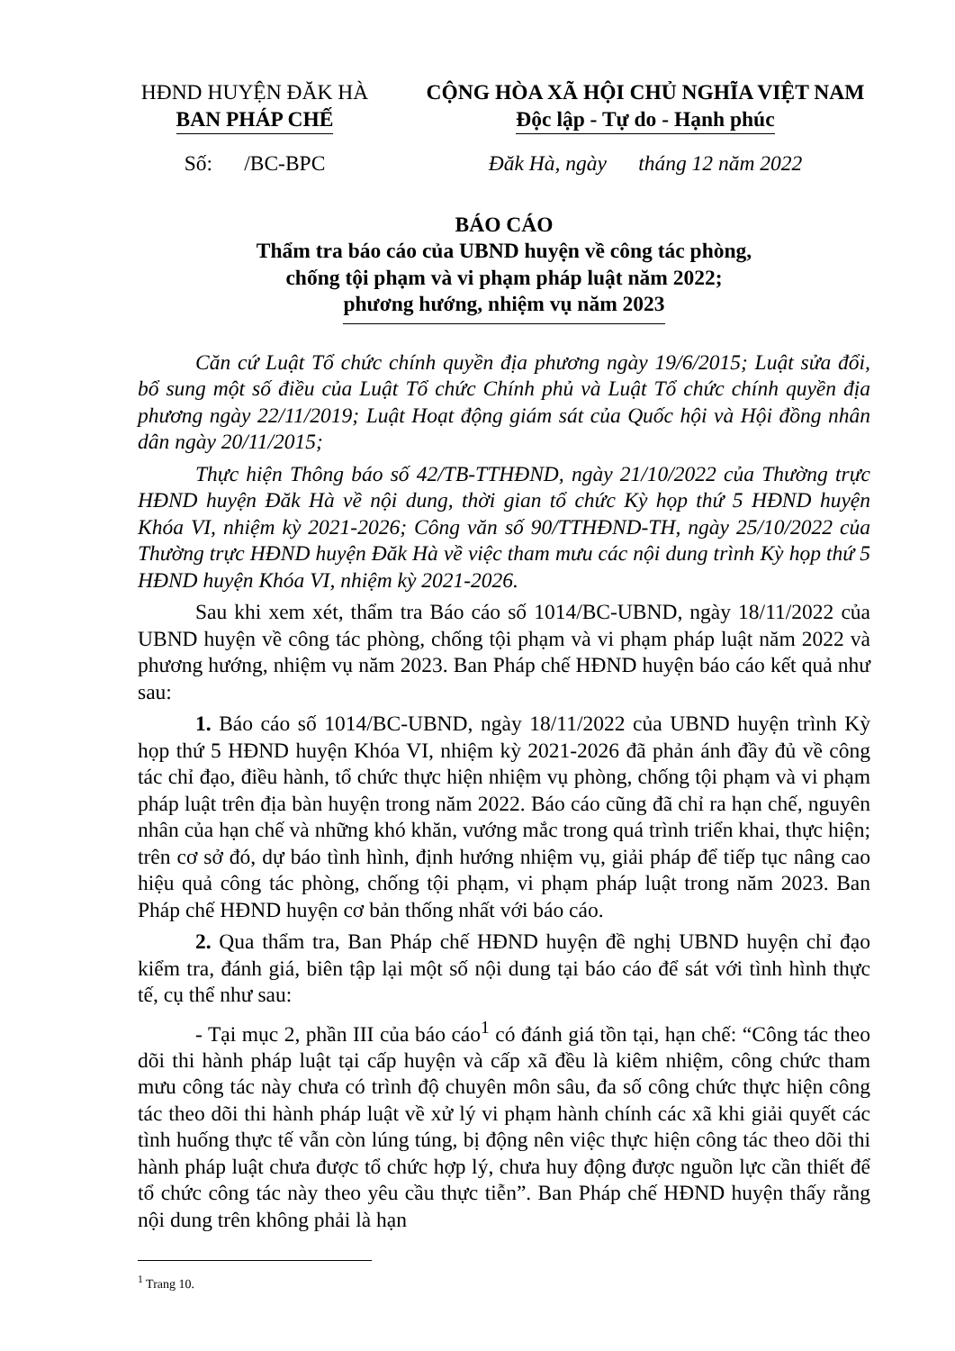HĐND HUYỆN ĐĂK HÀ
BAN PHÁP CHẾ
Số: /BC-BPC
CỘNG HÒA XÃ HỘI CHỦ NGHĨA VIỆT NAM
Độc lập - Tự do - Hạnh phúc
Đăk Hà, ngày tháng 12 năm 2022
BÁO CÁO
Thẩm tra báo cáo của UBND huyện về công tác phòng,
chống tội phạm và vi phạm pháp luật năm 2022;
phương hướng, nhiệm vụ năm 2023
Căn cứ Luật Tổ chức chính quyền địa phương ngày 19/6/2015; Luật sửa đổi, bổ sung một số điều của Luật Tổ chức Chính phủ và Luật Tổ chức chính quyền địa phương ngày 22/11/2019; Luật Hoạt động giám sát của Quốc hội và Hội đồng nhân dân ngày 20/11/2015;
Thực hiện Thông báo số 42/TB-TTHĐND, ngày 21/10/2022 của Thường trực HĐND huyện Đăk Hà về nội dung, thời gian tổ chức Kỳ họp thứ 5 HĐND huyện Khóa VI, nhiệm kỳ 2021-2026; Công văn số 90/TTHĐND-TH, ngày 25/10/2022 của Thường trực HĐND huyện Đăk Hà về việc tham mưu các nội dung trình Kỳ họp thứ 5 HĐND huyện Khóa VI, nhiệm kỳ 2021-2026.
Sau khi xem xét, thẩm tra Báo cáo số 1014/BC-UBND, ngày 18/11/2022 của UBND huyện về công tác phòng, chống tội phạm và vi phạm pháp luật năm 2022 và phương hướng, nhiệm vụ năm 2023. Ban Pháp chế HĐND huyện báo cáo kết quả như sau:
1. Báo cáo số 1014/BC-UBND, ngày 18/11/2022 của UBND huyện trình Kỳ họp thứ 5 HĐND huyện Khóa VI, nhiệm kỳ 2021-2026 đã phản ánh đầy đủ về công tác chỉ đạo, điều hành, tổ chức thực hiện nhiệm vụ phòng, chống tội phạm và vi phạm pháp luật trên địa bàn huyện trong năm 2022. Báo cáo cũng đã chỉ ra hạn chế, nguyên nhân của hạn chế và những khó khăn, vướng mắc trong quá trình triển khai, thực hiện; trên cơ sở đó, dự báo tình hình, định hướng nhiệm vụ, giải pháp để tiếp tục nâng cao hiệu quả công tác phòng, chống tội phạm, vi phạm pháp luật trong năm 2023. Ban Pháp chế HĐND huyện cơ bản thống nhất với báo cáo.
2. Qua thẩm tra, Ban Pháp chế HĐND huyện đề nghị UBND huyện chỉ đạo kiểm tra, đánh giá, biên tập lại một số nội dung tại báo cáo để sát với tình hình thực tế, cụ thể như sau:
- Tại mục 2, phần III của báo cáo<sup>1</sup> có đánh giá tồn tại, hạn chế: “Công tác theo dõi thi hành pháp luật tại cấp huyện và cấp xã đều là kiêm nhiệm, công chức tham mưu công tác này chưa có trình độ chuyên môn sâu, đa số công chức thực hiện công tác theo dõi thi hành pháp luật về xử lý vi phạm hành chính các xã khi giải quyết các tình huống thực tế vẫn còn lúng túng, bị động nên việc thực hiện công tác theo dõi thi hành pháp luật chưa được tổ chức hợp lý, chưa huy động được nguồn lực cần thiết để tổ chức công tác này theo yêu cầu thực tiễn”. Ban Pháp chế HĐND huyện thấy rằng nội dung trên không phải là hạn
<sup>1</sup> Trang 10.